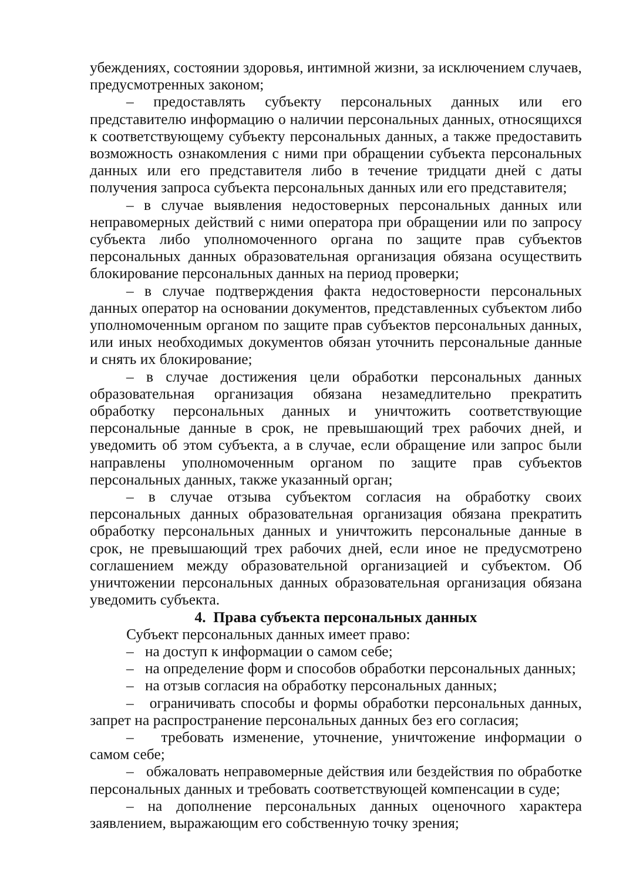убеждениях, состоянии здоровья, интимной жизни, за исключением случаев, предусмотренных законом;
– предоставлять субъекту персональных данных или его представителю информацию о наличии персональных данных, относящихся к соответствующему субъекту персональных данных, а также предоставить возможность ознакомления с ними при обращении субъекта персональных данных или его представителя либо в течение тридцати дней с даты получения запроса субъекта персональных данных или его представителя;
– в случае выявления недостоверных персональных данных или неправомерных действий с ними оператора при обращении или по запросу субъекта либо уполномоченного органа по защите прав субъектов персональных данных образовательная организация обязана осуществить блокирование персональных данных на период проверки;
– в случае подтверждения факта недостоверности персональных данных оператор на основании документов, представленных субъектом либо уполномоченным органом по защите прав субъектов персональных данных, или иных необходимых документов обязан уточнить персональные данные и снять их блокирование;
– в случае достижения цели обработки персональных данных образовательная организация обязана незамедлительно прекратить обработку персональных данных и уничтожить соответствующие персональные данные в срок, не превышающий трех рабочих дней, и уведомить об этом субъекта, а в случае, если обращение или запрос были направлены уполномоченным органом по защите прав субъектов персональных данных, также указанный орган;
– в случае отзыва субъектом согласия на обработку своих персональных данных образовательная организация обязана прекратить обработку персональных данных и уничтожить персональные данные в срок, не превышающий трех рабочих дней, если иное не предусмотрено соглашением между образовательной организацией и субъектом. Об уничтожении персональных данных образовательная организация обязана уведомить субъекта.
4. Права субъекта персональных данных
Субъект персональных данных имеет право:
– на доступ к информации о самом себе;
– на определение форм и способов обработки персональных данных;
– на отзыв согласия на обработку персональных данных;
– ограничивать способы и формы обработки персональных данных, запрет на распространение персональных данных без его согласия;
– требовать изменение, уточнение, уничтожение информации о самом себе;
– обжаловать неправомерные действия или бездействия по обработке персональных данных и требовать соответствующей компенсации в суде;
– на дополнение персональных данных оценочного характера заявлением, выражающим его собственную точку зрения;